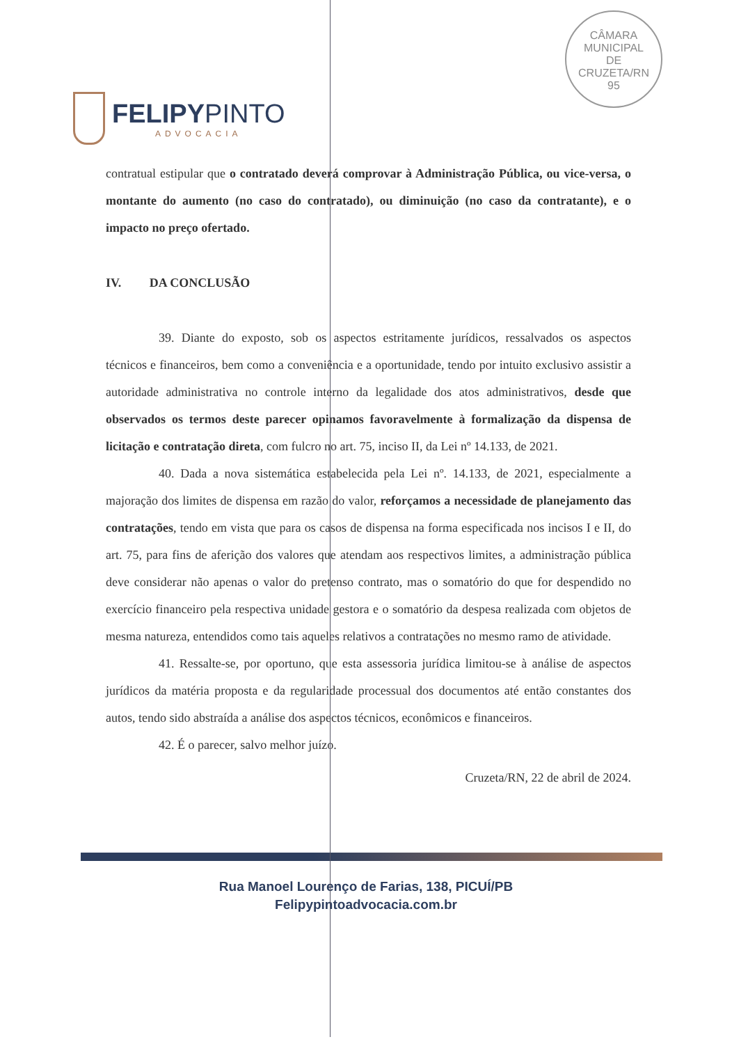FELIPYPINTO
ADVOCACIA
CÂMARA
MUNICIPAL
DE
CRUZETA/RN
95
contratual estipular que o contratado deverá comprovar à Administração Pública, ou vice-versa, o montante do aumento (no caso do contratado), ou diminuição (no caso da contratante), e o impacto no preço ofertado.
IV. DA CONCLUSÃO
39. Diante do exposto, sob os aspectos estritamente jurídicos, ressalvados os aspectos técnicos e financeiros, bem como a conveniência e a oportunidade, tendo por intuito exclusivo assistir a autoridade administrativa no controle interno da legalidade dos atos administrativos, desde que observados os termos deste parecer opinamos favoravelmente à formalização da dispensa de licitação e contratação direta, com fulcro no art. 75, inciso II, da Lei nº 14.133, de 2021.
40. Dada a nova sistemática estabelecida pela Lei nº. 14.133, de 2021, especialmente a majoração dos limites de dispensa em razão do valor, reforçamos a necessidade de planejamento das contratações, tendo em vista que para os casos de dispensa na forma especificada nos incisos I e II, do art. 75, para fins de aferição dos valores que atendam aos respectivos limites, a administração pública deve considerar não apenas o valor do pretenso contrato, mas o somatório do que for despendido no exercício financeiro pela respectiva unidade gestora e o somatório da despesa realizada com objetos de mesma natureza, entendidos como tais aqueles relativos a contratações no mesmo ramo de atividade.
41. Ressalte-se, por oportuno, que esta assessoria jurídica limitou-se à análise de aspectos jurídicos da matéria proposta e da regularidade processual dos documentos até então constantes dos autos, tendo sido abstraída a análise dos aspectos técnicos, econômicos e financeiros.
42. É o parecer, salvo melhor juízo.
Cruzeta/RN, 22 de abril de 2024.
Rua Manoel Lourenço de Farias, 138, PICUÍ/PB
Felipypintoadvocacia.com.br